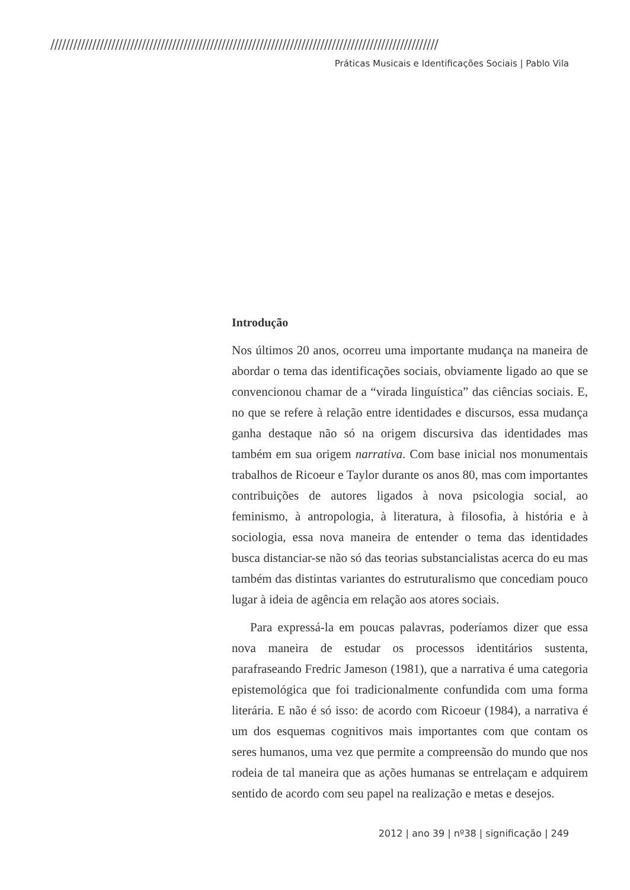//////////////////////////////////////////////////////////////////////////////////////////////////////
Práticas Musicais e Identificações Sociais | Pablo Vila
Introdução
Nos últimos 20 anos, ocorreu uma importante mudança na maneira de abordar o tema das identificações sociais, obviamente ligado ao que se convencionou chamar de a “virada linguística” das ciências sociais. E, no que se refere à relação entre identidades e discursos, essa mudança ganha destaque não só na origem discursiva das identidades mas também em sua origem narrativa. Com base inicial nos monumentais trabalhos de Ricoeur e Taylor durante os anos 80, mas com importantes contribuições de autores ligados à nova psicologia social, ao feminismo, à antropologia, à literatura, à filosofia, à história e à sociologia, essa nova maneira de entender o tema das identidades busca distanciar-se não só das teorias substancialistas acerca do eu mas também das distintas variantes do estruturalismo que concediam pouco lugar à ideia de agência em relação aos atores sociais.
Para expressá-la em poucas palavras, poderíamos dizer que essa nova maneira de estudar os processos identitários sustenta, parafraseando Fredric Jameson (1981), que a narrativa é uma categoria epistemológica que foi tradicionalmente confundida com uma forma literária. E não é só isso: de acordo com Ricoeur (1984), a narrativa é um dos esquemas cognitivos mais importantes com que contam os seres humanos, uma vez que permite a compreensão do mundo que nos rodeia de tal maneira que as ações humanas se entrelaçam e adquirem sentido de acordo com seu papel na realização e metas e desejos.
2012 | ano 39 | nº38 | significação | 249